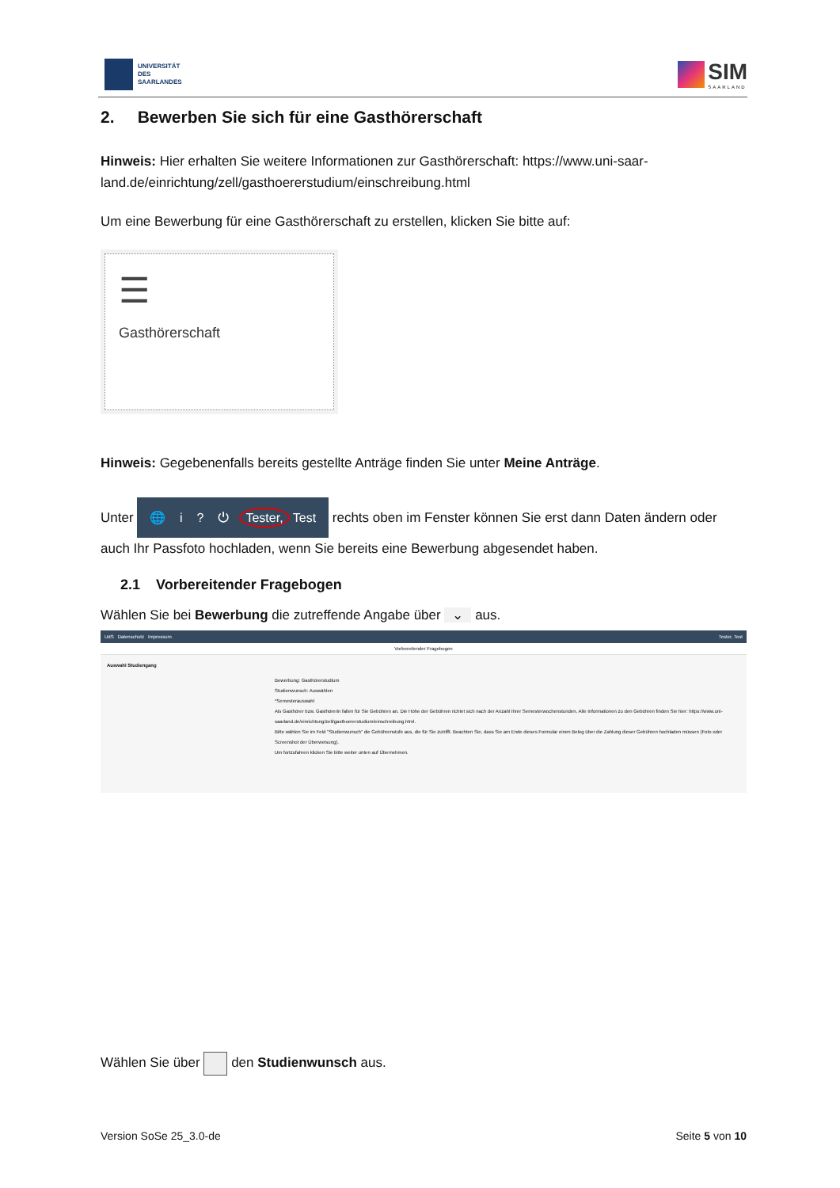UNIVERSITÄT
DES
SAARLANDES
SIM
SAARLAND
2. Bewerben Sie sich für eine Gasthörerschaft
Hinweis: Hier erhalten Sie weitere Informationen zur Gasthörerschaft: https://www.uni-saar-land.de/einrichtung/zell/gasthoererstudium/einschreibung.html
Um eine Bewerbung für eine Gasthörerschaft zu erstellen, klicken Sie bitte auf:
☰
Gasthörerschaft
Hinweis: Gegebenenfalls bereits gestellte Anträge finden Sie unter Meine Anträge.
Unter 🌐 i ? ⏻ Tester, Test rechts oben im Fenster können Sie erst dann Daten ändern oder auch Ihr Passfoto hochladen, wenn Sie bereits eine Bewerbung abgesendet haben.
2.1 Vorbereitender Fragebogen
Wählen Sie bei Bewerbung die zutreffende Angabe über ⌄ aus.
UdS Datenschutz Impressum Tester, Test
Vorbereitender Fragebogen
Auswahl Studiengang
Bewerbung: Gasthörerstudium
Studienwunsch: Auswählen
*Semesterauswahl
Als Gasthörer bzw. Gasthörerin fallen für Sie Gebühren an. Die Höhe der Gebühren richtet sich nach der Anzahl Ihrer Semesterwochenstunden. Alle Informationen zu den Gebühren finden Sie hier: https://www.uni-saarland.de/einrichtung/zell/gasthoererstudium/einschreibung.html.
Bitte wählen Sie im Feld "Studienwunsch" die Gebührenstufe aus, die für Sie zutrifft. Beachten Sie, dass Sie am Ende dieses Formular einen Beleg über die Zahlung dieser Gebühren hochladen müssen (Foto oder Screenshot der Überweisung).
Um fortzufahren klicken Sie bitte weiter unten auf Übernehmen.
Wählen Sie über den Studienwunsch aus.
Version SoSe 25_3.0-de Seite 5 von 10